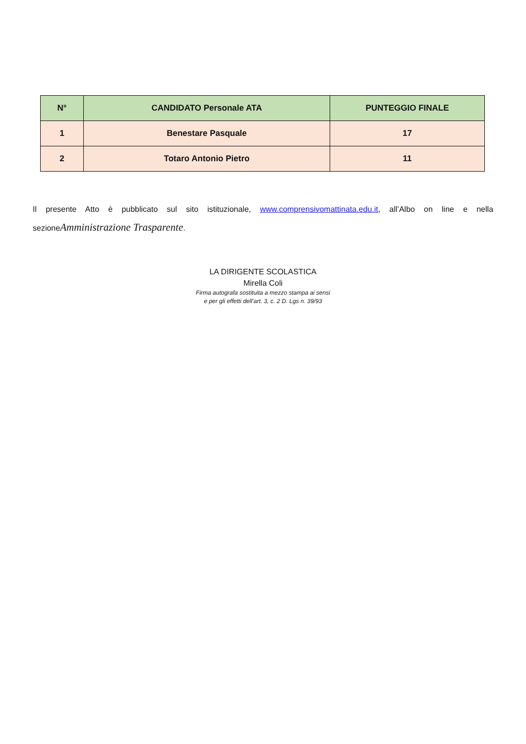| N° | CANDIDATO Personale ATA | PUNTEGGIO FINALE |
| --- | --- | --- |
| 1 | Benestare Pasquale | 17 |
| 2 | Totaro Antonio Pietro | 11 |
Il presente Atto è pubblicato sul sito istituzionale, www.comprensivomattinata.edu.it, all’Albo on line e nella sezioneAmministrazione Trasparente.
LA DIRIGENTE SCOLASTICA
Mirella Coli
Firma autografa sostituita a mezzo stampa ai sensi
e per gli effetti dell’art. 3, c. 2 D. Lgs n. 39/93